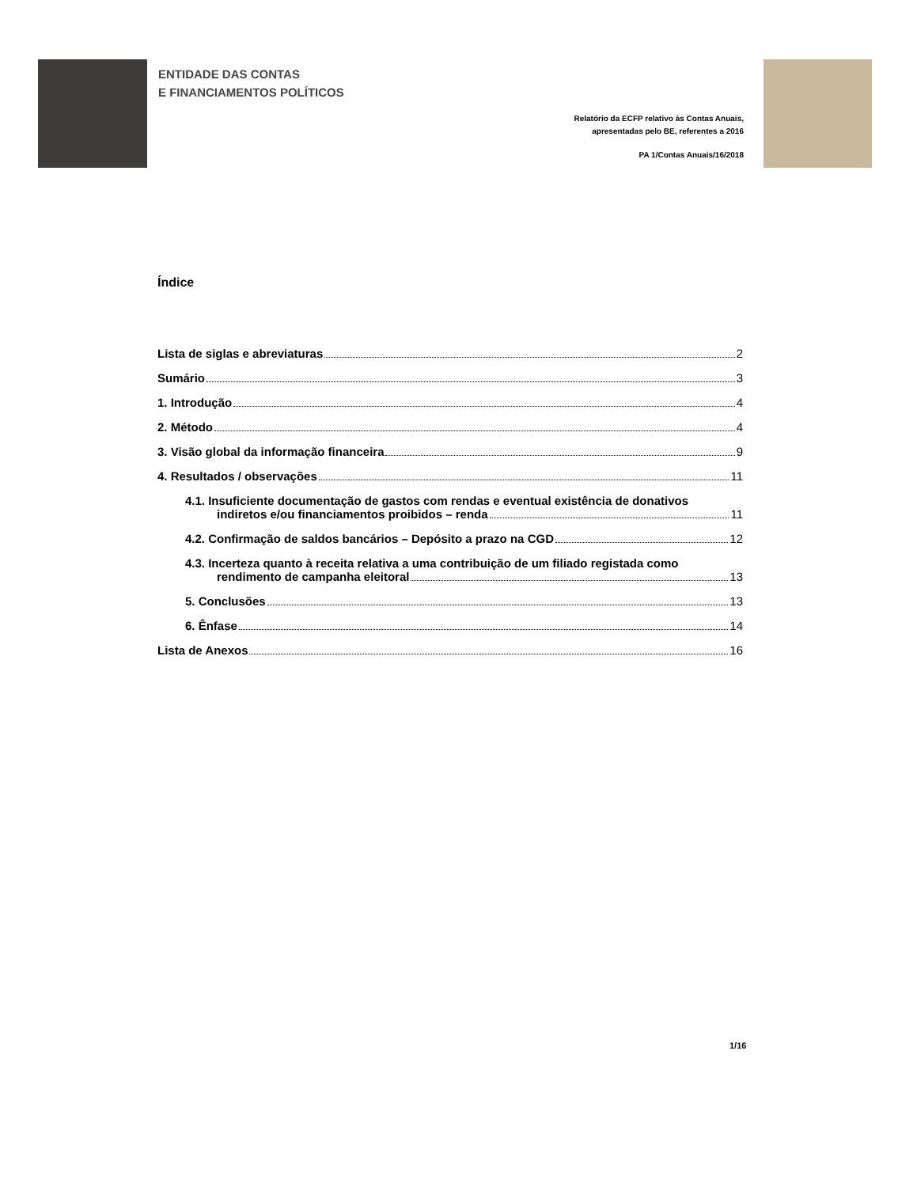ENTIDADE DAS CONTAS
E FINANCIAMENTOS POLÍTICOS
Relatório da ECFP relativo às Contas Anuais,
apresentadas pelo BE, referentes a 2016
PA 1/Contas Anuais/16/2018
Índice
Lista de siglas e abreviaturas 2
Sumário 3
1. Introdução 4
2. Método 4
3. Visão global da informação financeira 9
4. Resultados / observações 11
4.1. Insuficiente documentação de gastos com rendas e eventual existência de donativos
indiretos e/ou financiamentos proibidos – renda 11
4.2. Confirmação de saldos bancários – Depósito a prazo na CGD 12
4.3. Incerteza quanto à receita relativa a uma contribuição de um filiado registada como
rendimento de campanha eleitoral 13
5. Conclusões 13
6. Ênfase 14
Lista de Anexos 16
1/16